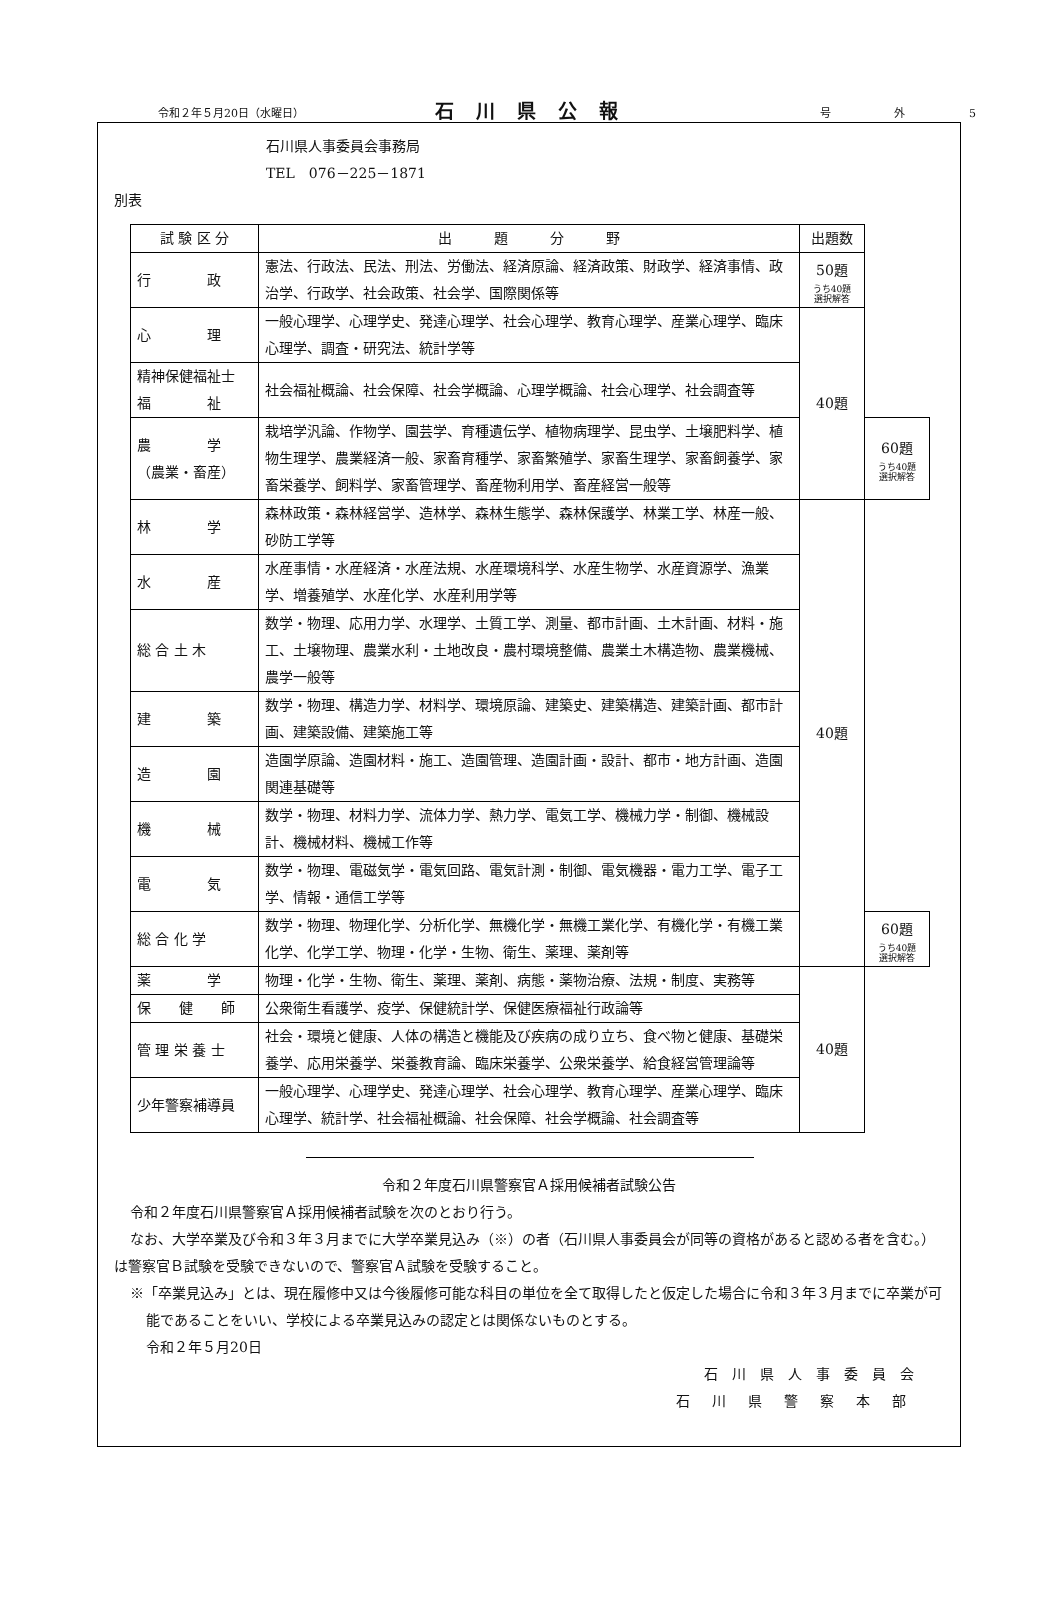令和２年５月20日（水曜日） 石川県公報 号 外 5
石川県人事委員会事務局
TEL　076－225－1871
別表
| 試 験 区 分 | 出 題 分 野 | 出題数 | |
| --- | --- | --- | --- |
| 行 政 | 憲法、行政法、民法、刑法、労働法、経済原論、経済政策、財政学、経済事情、政治学、行政学、社会政策、社会学、国際関係等 | 50題 うち40題 選択解答 | |
| 心 理 | 一般心理学、心理学史、発達心理学、社会心理学、教育心理学、産業心理学、臨床心理学、調査・研究法、統計学等 | 40題 | |
| 精神保健福祉士 福 祉 | 社会福祉概論、社会保障、社会学概論、心理学概論、社会心理学、社会調査等 | | |
| 農 学 （農業・畜産） | 栽培学汎論、作物学、園芸学、育種遺伝学、植物病理学、昆虫学、土壌肥料学、植物生理学、農業経済一般、家畜育種学、家畜繁殖学、家畜生理学、家畜飼養学、家畜栄養学、飼料学、家畜管理学、畜産物利用学、畜産経営一般等 | | 60題 うち40題 選択解答 |
| 林 学 | 森林政策・森林経営学、造林学、森林生態学、森林保護学、林業工学、林産一般、砂防工学等 | 40題 | |
| 水 産 | 水産事情・水産経済・水産法規、水産環境科学、水産生物学、水産資源学、漁業学、増養殖学、水産化学、水産利用学等 | | |
| 総 合 土 木 | 数学・物理、応用力学、水理学、土質工学、測量、都市計画、土木計画、材料・施工、土壌物理、農業水利・土地改良・農村環境整備、農業土木構造物、農業機械、農学一般等 | | |
| 建 築 | 数学・物理、構造力学、材料学、環境原論、建築史、建築構造、建築計画、都市計画、建築設備、建築施工等 | | |
| 造 園 | 造園学原論、造園材料・施工、造園管理、造園計画・設計、都市・地方計画、造園関連基礎等 | | |
| 機 械 | 数学・物理、材料力学、流体力学、熱力学、電気工学、機械力学・制御、機械設計、機械材料、機械工作等 | | |
| 電 気 | 数学・物理、電磁気学・電気回路、電気計測・制御、電気機器・電力工学、電子工学、情報・通信工学等 | | |
| 総 合 化 学 | 数学・物理、物理化学、分析化学、無機化学・無機工業化学、有機化学・有機工業化学、化学工学、物理・化学・生物、衛生、薬理、薬剤等 | | 60題 うち40題 選択解答 |
| 薬 学 | 物理・化学・生物、衛生、薬理、薬剤、病態・薬物治療、法規・制度、実務等 | 40題 | |
| 保 健 師 | 公衆衛生看護学、疫学、保健統計学、保健医療福祉行政論等 | | |
| 管 理 栄 養 士 | 社会・環境と健康、人体の構造と機能及び疾病の成り立ち、食べ物と健康、基礎栄養学、応用栄養学、栄養教育論、臨床栄養学、公衆栄養学、給食経営管理論等 | | |
| 少年警察補導員 | 一般心理学、心理学史、発達心理学、社会心理学、教育心理学、産業心理学、臨床心理学、統計学、社会福祉概論、社会保障、社会学概論、社会調査等 | | |
令和２年度石川県警察官Ａ採用候補者試験公告
令和２年度石川県警察官Ａ採用候補者試験を次のとおり行う。
なお、大学卒業及び令和３年３月までに大学卒業見込み（※）の者（石川県人事委員会が同等の資格があると認める者を含む。）は警察官Ｂ試験を受験できないので、警察官Ａ試験を受験すること。
※「卒業見込み」とは、現在履修中又は今後履修可能な科目の単位を全て取得したと仮定した場合に令和３年３月までに卒業が可能であることをいい、学校による卒業見込みの認定とは関係ないものとする。
令和２年５月20日
石川県人事委員会
石川県警察本部